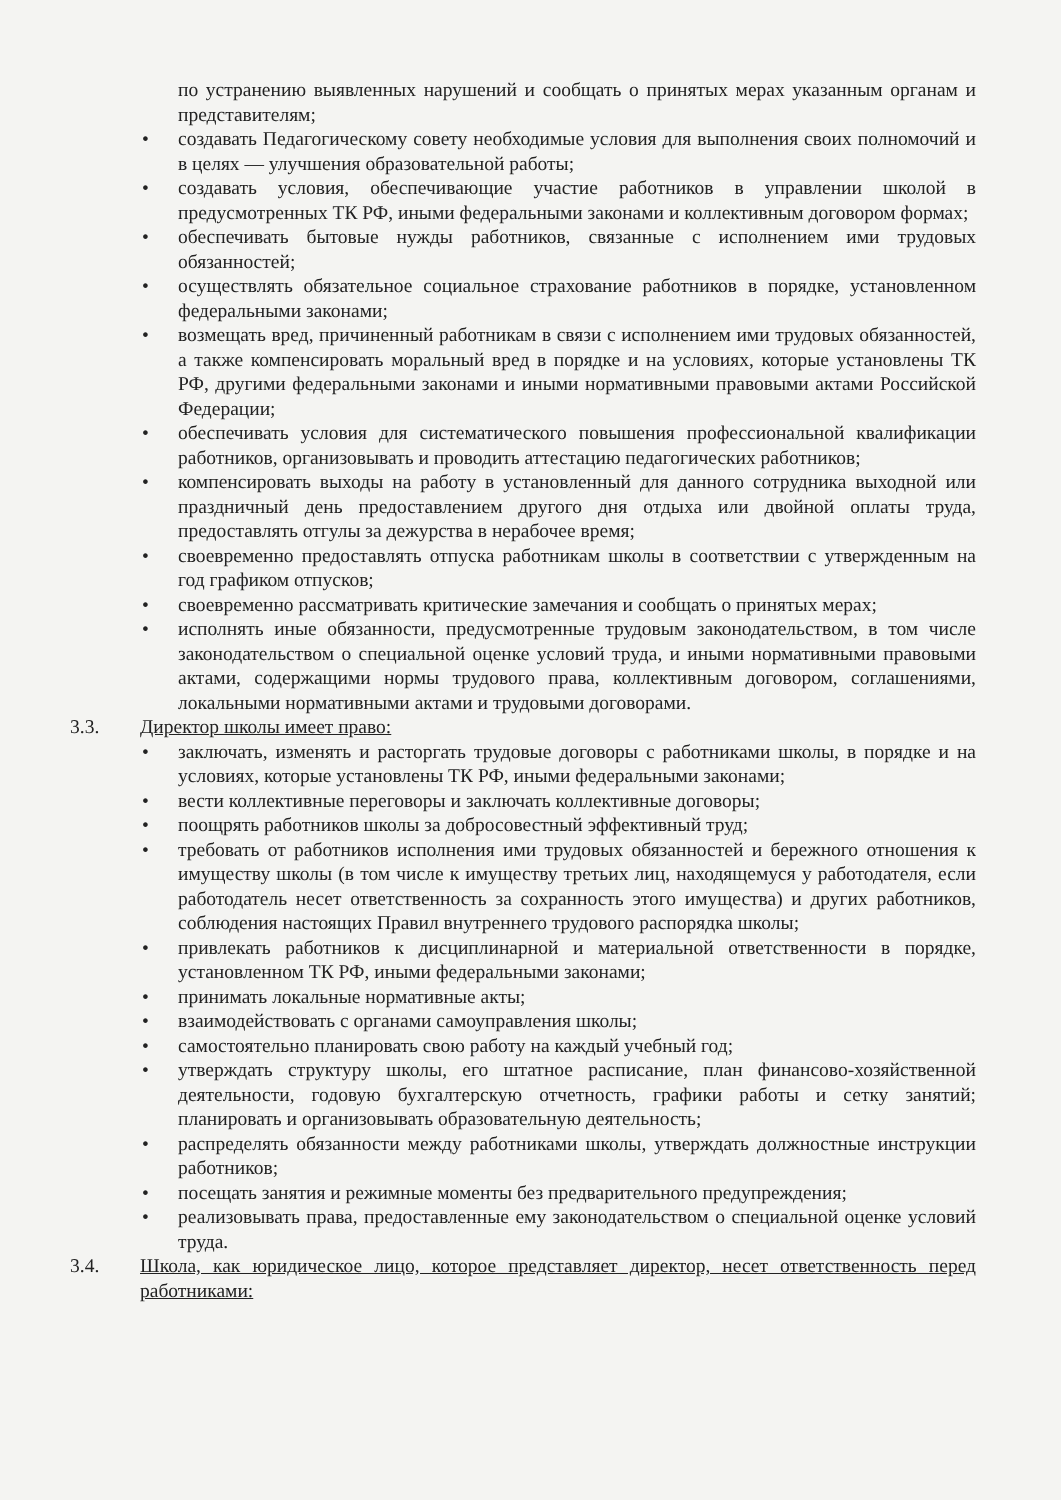по устранению выявленных нарушений и сообщать о принятых мерах указанным органам и представителям;
• создавать Педагогическому совету необходимые условия для выполнения своих полномочий и в целях — улучшения образовательной работы;
• создавать условия, обеспечивающие участие работников в управлении школой в предусмотренных ТК РФ, иными федеральными законами и коллективным договором формах;
• обеспечивать бытовые нужды работников, связанные с исполнением ими трудовых обязанностей;
• осуществлять обязательное социальное страхование работников в порядке, установленном федеральными законами;
• возмещать вред, причиненный работникам в связи с исполнением ими трудовых обязанностей, а также компенсировать моральный вред в порядке и на условиях, которые установлены ТК РФ, другими федеральными законами и иными нормативными правовыми актами Российской Федерации;
• обеспечивать условия для систематического повышения профессиональной квалификации работников, организовывать и проводить аттестацию педагогических работников;
• компенсировать выходы на работу в установленный для данного сотрудника выходной или праздничный день предоставлением другого дня отдыха или двойной оплаты труда, предоставлять отгулы за дежурства в нерабочее время;
• своевременно предоставлять отпуска работникам школы в соответствии с утвержденным на год графиком отпусков;
• своевременно рассматривать критические замечания и сообщать о принятых мерах;
• исполнять иные обязанности, предусмотренные трудовым законодательством, в том числе законодательством о специальной оценке условий труда, и иными нормативными правовыми актами, содержащими нормы трудового права, коллективным договором, соглашениями, локальными нормативными актами и трудовыми договорами.
3.3. Директор школы имеет право:
• заключать, изменять и расторгать трудовые договоры с работниками школы, в порядке и на условиях, которые установлены ТК РФ, иными федеральными законами;
• вести коллективные переговоры и заключать коллективные договоры;
• поощрять работников школы за добросовестный эффективный труд;
• требовать от работников исполнения ими трудовых обязанностей и бережного отношения к имуществу школы (в том числе к имуществу третьих лиц, находящемуся у работодателя, если работодатель несет ответственность за сохранность этого имущества) и других работников, соблюдения настоящих Правил внутреннего трудового распорядка школы;
• привлекать работников к дисциплинарной и материальной ответственности в порядке, установленном ТК РФ, иными федеральными законами;
• принимать локальные нормативные акты;
• взаимодействовать с органами самоуправления школы;
• самостоятельно планировать свою работу на каждый учебный год;
• утверждать структуру школы, его штатное расписание, план финансово-хозяйственной деятельности, годовую бухгалтерскую отчетность, графики работы и сетку занятий; планировать и организовывать образовательную деятельность;
• распределять обязанности между работниками школы, утверждать должностные инструкции работников;
• посещать занятия и режимные моменты без предварительного предупреждения;
• реализовывать права, предоставленные ему законодательством о специальной оценке условий труда.
3.4. Школа, как юридическое лицо, которое представляет директор, несет ответственность перед работниками: